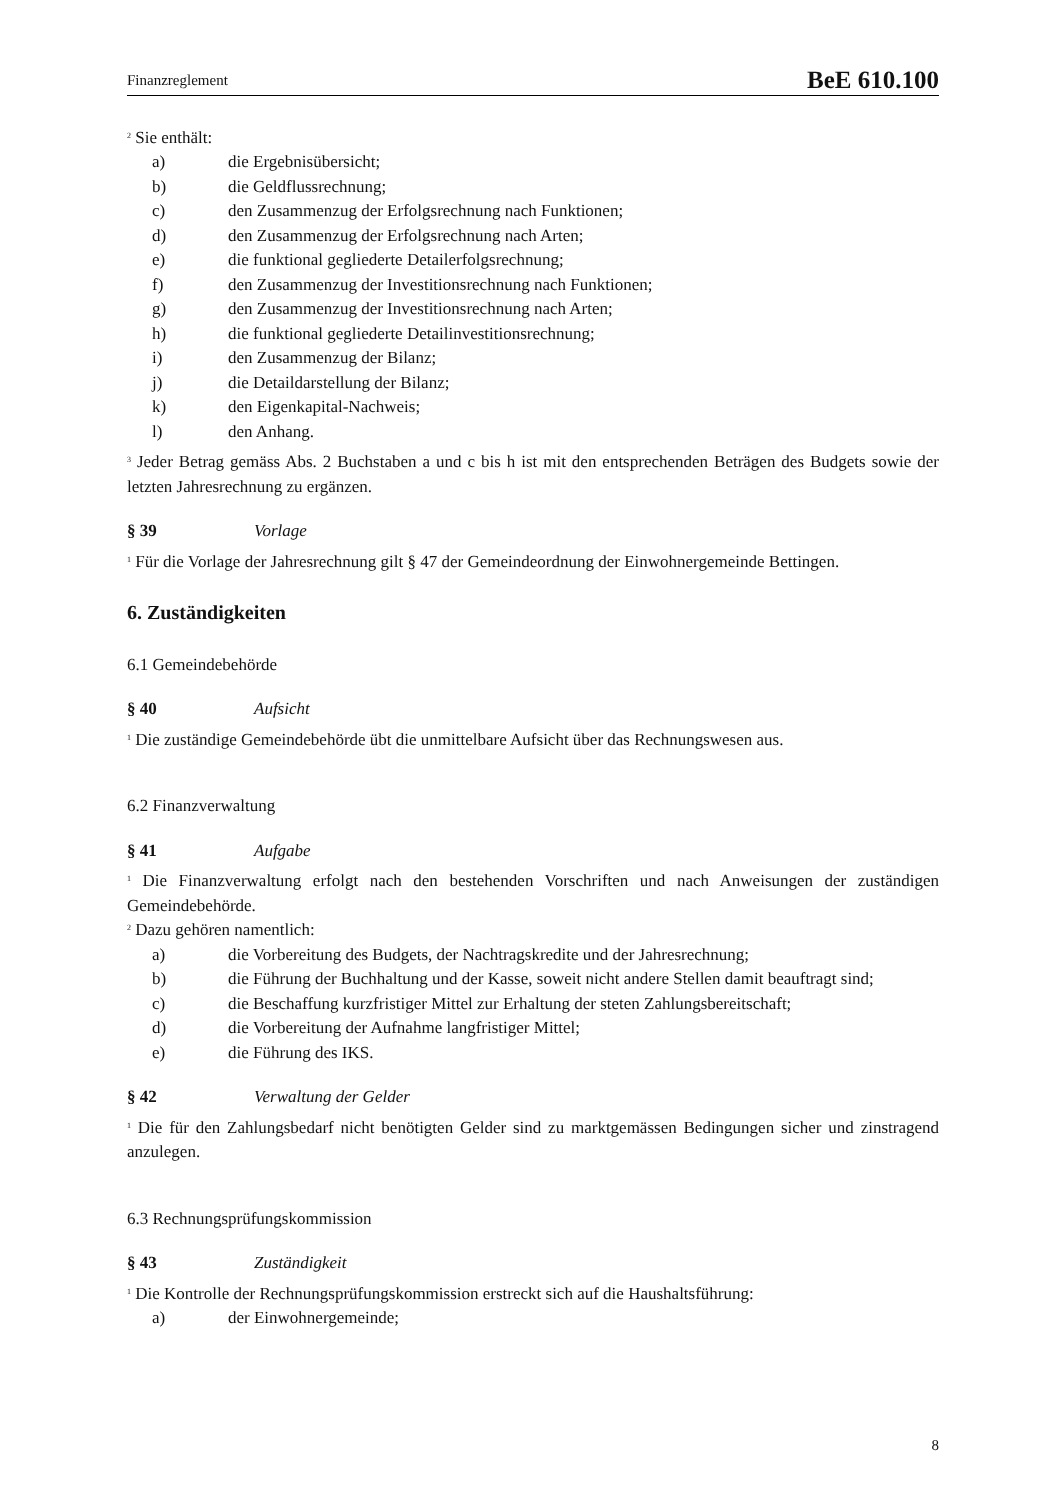Finanzreglement BeE 610.100
<sup>2</sup> Sie enthält:
a) die Ergebnisübersicht;
b) die Geldflussrechnung;
c) den Zusammenzug der Erfolgsrechnung nach Funktionen;
d) den Zusammenzug der Erfolgsrechnung nach Arten;
e) die funktional gegliederte Detailerfolgsrechnung;
f) den Zusammenzug der Investitionsrechnung nach Funktionen;
g) den Zusammenzug der Investitionsrechnung nach Arten;
h) die funktional gegliederte Detailinvestitionsrechnung;
i) den Zusammenzug der Bilanz;
j) die Detaildarstellung der Bilanz;
k) den Eigenkapital-Nachweis;
l) den Anhang.
<sup>3</sup> Jeder Betrag gemäss Abs. 2 Buchstaben a und c bis h ist mit den entsprechenden Beträgen des Budgets sowie der letzten Jahresrechnung zu ergänzen.
§ 39 Vorlage
<sup>1</sup> Für die Vorlage der Jahresrechnung gilt § 47 der Gemeindeordnung der Einwohnergemeinde Bettingen.
6. Zuständigkeiten
6.1 Gemeindebehörde
§ 40 Aufsicht
<sup>1</sup> Die zuständige Gemeindebehörde übt die unmittelbare Aufsicht über das Rechnungswesen aus.
6.2 Finanzverwaltung
§ 41 Aufgabe
<sup>1</sup> Die Finanzverwaltung erfolgt nach den bestehenden Vorschriften und nach Anweisungen der zuständigen Gemeindebehörde.
<sup>2</sup> Dazu gehören namentlich:
a) die Vorbereitung des Budgets, der Nachtragskredite und der Jahresrechnung;
b) die Führung der Buchhaltung und der Kasse, soweit nicht andere Stellen damit beauftragt sind;
c) die Beschaffung kurzfristiger Mittel zur Erhaltung der steten Zahlungsbereitschaft;
d) die Vorbereitung der Aufnahme langfristiger Mittel;
e) die Führung des IKS.
§ 42 Verwaltung der Gelder
<sup>1</sup> Die für den Zahlungsbedarf nicht benötigten Gelder sind zu marktgemässen Bedingungen sicher und zinstragend anzulegen.
6.3 Rechnungsprüfungskommission
§ 43 Zuständigkeit
<sup>1</sup> Die Kontrolle der Rechnungsprüfungskommission erstreckt sich auf die Haushaltsführung:
a) der Einwohnergemeinde;
8